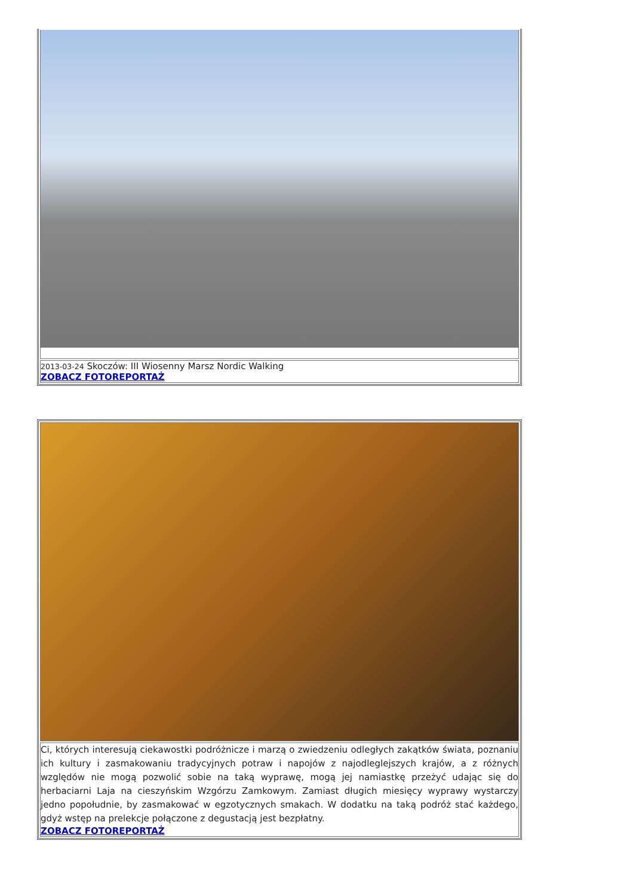| 2013-03-24 Skoczów: III Wiosenny Marsz Nordic Walking ZOBACZ FOTOREPORTAŻ |
| Ci, których interesują ciekawostki podróżnicze i marzą o zwiedzeniu odległych zakątków świata, poznaniu ich kultury i zasmakowaniu tradycyjnych potraw i napojów z najodleglejszych krajów, a z różnych względów nie mogą pozwolić sobie na taką wyprawę, mogą jej namiastkę przeżyć udając się do herbaciarni Laja na cieszyńskim Wzgórzu Zamkowym. Zamiast długich miesięcy wyprawy wystarczy jedno popołudnie, by zasmakować w egzotycznych smakach. W dodatku na taką podróż stać każdego, gdyż wstęp na prelekcje połączone z degustacją jest bezpłatny. ZOBACZ FOTOREPORTAŻ |